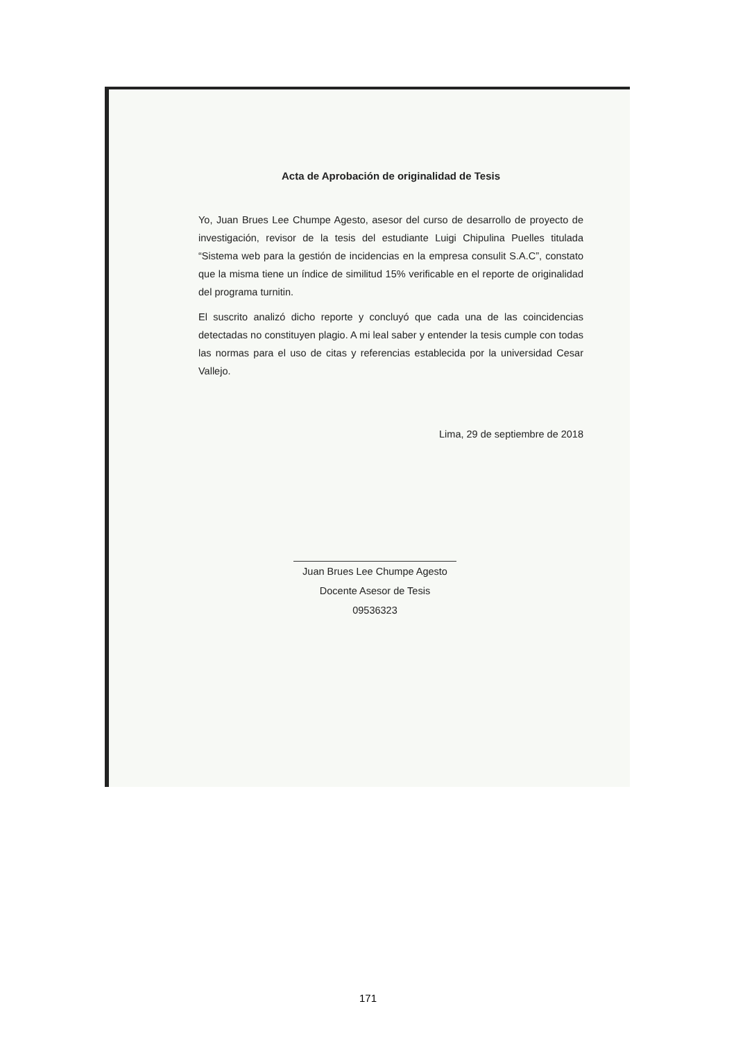Acta de Aprobación de originalidad de Tesis
Yo, Juan Brues Lee Chumpe Agesto, asesor del curso de desarrollo de proyecto de investigación, revisor de la tesis del estudiante Luigi Chipulina Puelles titulada “Sistema web para la gestión de incidencias en la empresa consulit S.A.C”, constato que la misma tiene un índice de similitud 15% verificable en el reporte de originalidad del programa turnitin.
El suscrito analizó dicho reporte y concluyó que cada una de las coincidencias detectadas no constituyen plagio. A mi leal saber y entender la tesis cumple con todas las normas para el uso de citas y referencias establecida por la universidad Cesar Vallejo.
Lima, 29 de septiembre de 2018
Juan Brues Lee Chumpe Agesto
Docente Asesor de Tesis
09536323
171